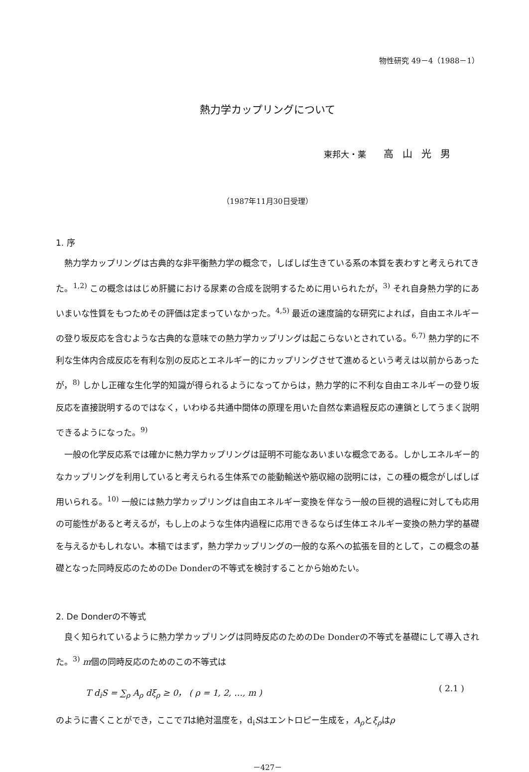物性研究 49－4（1988－1）
熱力学カップリングについて
東邦大・薬 高山光男
（1987年11月30日受理）
1. 序
熱力学カップリングは古典的な非平衡熱力学の概念で，しばしば生きている系の本質を表わすと考えられてきた。<sup>1,2)</sup> この概念ははじめ肝臓における尿素の合成を説明するために用いられたが，<sup>3)</sup> それ自身熱力学的にあいまいな性質をもつためその評価は定まっていなかった。<sup>4,5)</sup> 最近の速度論的な研究によれば，自由エネルギーの登り坂反応を含むような古典的な意味での熱力学カップリングは起こらないとされている。<sup>6,7)</sup> 熱力学的に不利な生体内合成反応を有利な別の反応とエネルギー的にカップリングさせて進めるという考えは以前からあったが，<sup>8)</sup> しかし正確な生化学的知識が得られるようになってからは，熱力学的に不利な自由エネルギーの登り坂反応を直接説明するのではなく，いわゆる共通中間体の原理を用いた自然な素過程反応の連鎖としてうまく説明できるようになった。<sup>9)</sup>
一般の化学反応系では確かに熱力学カップリングは証明不可能なあいまいな概念である。しかしエネルギー的なカップリングを利用していると考えられる生体系での能動輸送や筋収縮の説明には，この種の概念がしばしば用いられる。<sup>10)</sup> 一般には熱力学カップリングは自由エネルギー変換を伴なう一般の巨視的過程に対しても応用の可能性があると考えるが，もし上のような生体内過程に応用できるならば生体エネルギー変換の熱力学的基礎を与えるかもしれない。本稿ではまず，熱力学カップリングの一般的な系への拡張を目的として，この概念の基礎となった同時反応のためのDe Donderの不等式を検討することから始めたい。
2. De Donderの不等式
良く知られているように熱力学カップリングは同時反応のためのDe Donderの不等式を基礎にして導入された。<sup>3)</sup> m個の同時反応のためのこの不等式は
T d<sub>i</sub>S = ∑<sub>ρ</sub> A<sub>ρ</sub> dξ<sub>ρ</sub> ≥ 0， ( ρ = 1, 2, …, m ) ( 2.1 )
のように書くことができ，ここでTは絶対温度を，d<sub>i</sub>Sはエントロピー生成を，A<sub>ρ</sub>とξ<sub>ρ</sub>はρ
－427－